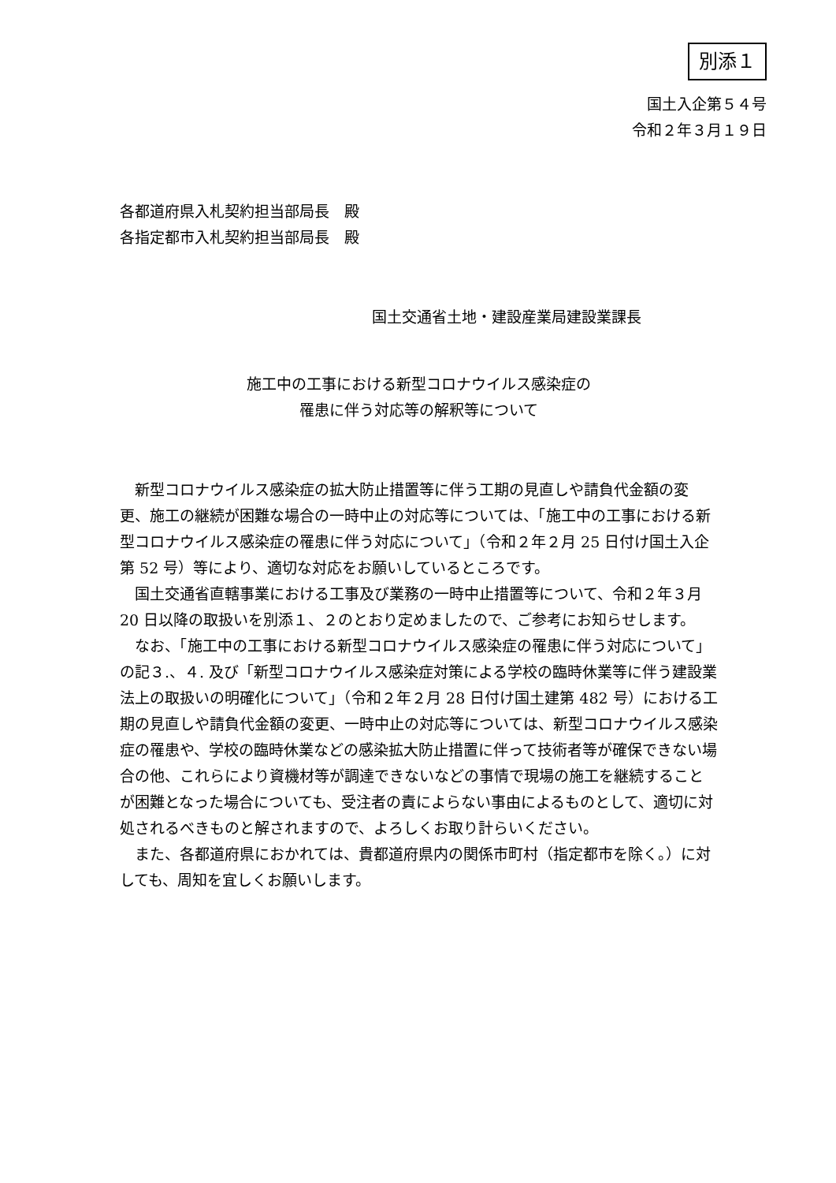別添１
国土入企第５４号
令和２年３月１９日
各都道府県入札契約担当部局長　殿
各指定都市入札契約担当部局長　殿
国土交通省土地・建設産業局建設業課長
施工中の工事における新型コロナウイルス感染症の
罹患に伴う対応等の解釈等について
新型コロナウイルス感染症の拡大防止措置等に伴う工期の見直しや請負代金額の変更、施工の継続が困難な場合の一時中止の対応等については、「施工中の工事における新型コロナウイルス感染症の罹患に伴う対応について」（令和２年２月 25 日付け国土入企第 52 号）等により、適切な対応をお願いしているところです。
国土交通省直轄事業における工事及び業務の一時中止措置等について、令和２年３月 20 日以降の取扱いを別添１、２のとおり定めましたので、ご参考にお知らせします。
なお、「施工中の工事における新型コロナウイルス感染症の罹患に伴う対応について」の記３.、４. 及び「新型コロナウイルス感染症対策による学校の臨時休業等に伴う建設業法上の取扱いの明確化について」（令和２年２月 28 日付け国土建第 482 号）における工期の見直しや請負代金額の変更、一時中止の対応等については、新型コロナウイルス感染症の罹患や、学校の臨時休業などの感染拡大防止措置に伴って技術者等が確保できない場合の他、これらにより資機材等が調達できないなどの事情で現場の施工を継続することが困難となった場合についても、受注者の責によらない事由によるものとして、適切に対処されるべきものと解されますので、よろしくお取り計らいください。
また、各都道府県におかれては、貴都道府県内の関係市町村（指定都市を除く。）に対しても、周知を宜しくお願いします。